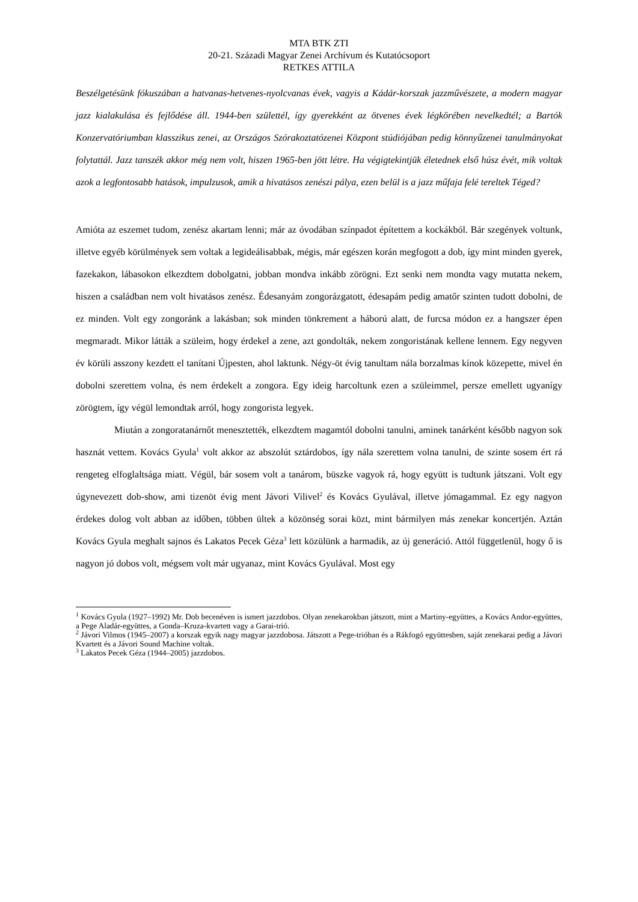MTA BTK ZTI
20-21. Századi Magyar Zenei Archívum és Kutatócsoport
RETKES ATTILA
Beszélgetésünk fókuszában a hatvanas-hetvenes-nyolcvanas évek, vagyis a Kádár-korszak jazzművészete, a modern magyar jazz kialakulása és fejlődése áll. 1944-ben születtél, így gyerekként az ötvenes évek légkörében nevelkedtél; a Bartók Konzervatóriumban klasszikus zenei, az Országos Szórakoztatózenei Központ stúdiójában pedig könnyűzenei tanulmányokat folytattál. Jazz tanszék akkor még nem volt, hiszen 1965-ben jött létre. Ha végigtekintjük életednek első húsz évét, mik voltak azok a legfontosabb hatások, impulzusok, amik a hivatásos zenészi pálya, ezen belül is a jazz műfaja felé tereltek Téged?
Amióta az eszemet tudom, zenész akartam lenni; már az óvodában színpadot építettem a kockákból. Bár szegények voltunk, illetve egyéb körülmények sem voltak a legideálisabbak, mégis, már egészen korán megfogott a dob, így mint minden gyerek, fazekakon, lábasokon elkezdtem dobolgatni, jobban mondva inkább zörögni. Ezt senki nem mondta vagy mutatta nekem, hiszen a családban nem volt hivatásos zenész. Édesanyám zongorázgatott, édesapám pedig amatőr szinten tudott dobolni, de ez minden. Volt egy zongoránk a lakásban; sok minden tönkrement a háború alatt, de furcsa módon ez a hangszer épen megmaradt. Mikor látták a szüleim, hogy érdekel a zene, azt gondolták, nekem zongoristának kellene lennem. Egy negyven év körüli asszony kezdett el tanítani Újpesten, ahol laktunk. Négy-öt évig tanultam nála borzalmas kínok közepette, mivel én dobolni szerettem volna, és nem érdekelt a zongora. Egy ideig harcoltunk ezen a szüleimmel, persze emellett ugyanígy zörögtem, így végül lemondtak arról, hogy zongorista legyek.
Miután a zongoratanárnőt menesztették, elkezdtem magamtól dobolni tanulni, aminek tanárként később nagyon sok hasznát vettem. Kovács Gyula<sup>1</sup> volt akkor az abszolút sztárdobos, így nála szerettem volna tanulni, de szinte sosem ért rá rengeteg elfoglaltsága miatt. Végül, bár sosem volt a tanárom, büszke vagyok rá, hogy együtt is tudtunk játszani. Volt egy úgynevezett dob-show, ami tizenöt évig ment Jávori Vilivel<sup>2</sup> és Kovács Gyulával, illetve jómagammal. Ez egy nagyon érdekes dolog volt abban az időben, többen ültek a közönség sorai közt, mint bármilyen más zenekar koncertjén. Aztán Kovács Gyula meghalt sajnos és Lakatos Pecek Géza<sup>3</sup> lett közülünk a harmadik, az új generáció. Attól függetlenül, hogy ő is nagyon jó dobos volt, mégsem volt már ugyanaz, mint Kovács Gyulával. Most egy
<sup>1</sup> Kovács Gyula (1927–1992) Mr. Dob becenéven is ismert jazzdobos. Olyan zenekarokban játszott, mint a Martiny-együttes, a Kovács Andor-együttes, a Pege Aladár-együttes, a Gonda–Kruza-kvartett vagy a Garai-trió.
<sup>2</sup> Jávori Vilmos (1945–2007) a korszak egyik nagy magyar jazzdobosa. Játszott a Pege-trióban és a Rákfogó együttesben, saját zenekarai pedig a Jávori Kvartett és a Jávori Sound Machine voltak.
<sup>3</sup> Lakatos Pecek Géza (1944–2005) jazzdobos.